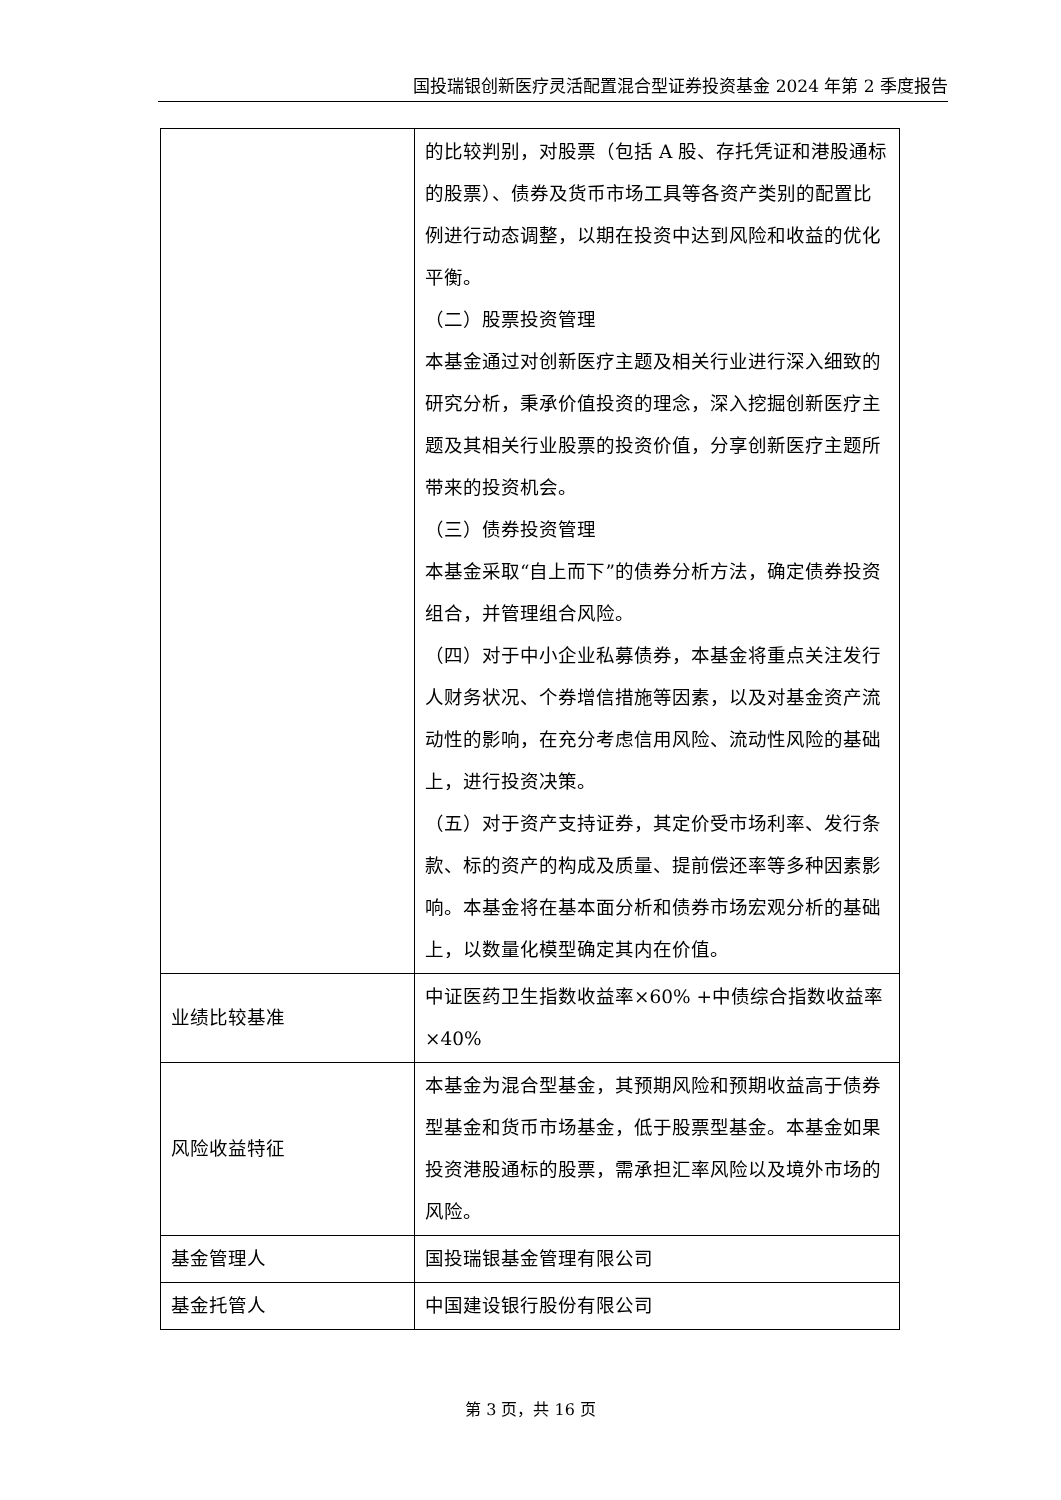国投瑞银创新医疗灵活配置混合型证券投资基金 2024 年第 2 季度报告
| | 的比较判别，对股票（包括 A 股、存托凭证和港股通标的股票）、债券及货币市场工具等各资产类别的配置比例进行动态调整，以期在投资中达到风险和收益的优化平衡。 （二）股票投资管理 本基金通过对创新医疗主题及相关行业进行深入细致的研究分析，秉承价值投资的理念，深入挖掘创新医疗主题及其相关行业股票的投资价值，分享创新医疗主题所带来的投资机会。 （三）债券投资管理 本基金采取“自上而下”的债券分析方法，确定债券投资组合，并管理组合风险。 （四）对于中小企业私募债券，本基金将重点关注发行人财务状况、个券增信措施等因素，以及对基金资产流动性的影响，在充分考虑信用风险、流动性风险的基础上，进行投资决策。 （五）对于资产支持证券，其定价受市场利率、发行条款、标的资产的构成及质量、提前偿还率等多种因素影响。本基金将在基本面分析和债券市场宏观分析的基础上，以数量化模型确定其内在价值。 |
| 业绩比较基准 | 中证医药卫生指数收益率×60% +中债综合指数收益率×40% |
| 风险收益特征 | 本基金为混合型基金，其预期风险和预期收益高于债券型基金和货币市场基金，低于股票型基金。本基金如果投资港股通标的股票，需承担汇率风险以及境外市场的风险。 |
| 基金管理人 | 国投瑞银基金管理有限公司 |
| 基金托管人 | 中国建设银行股份有限公司 |
第 3 页，共 16 页